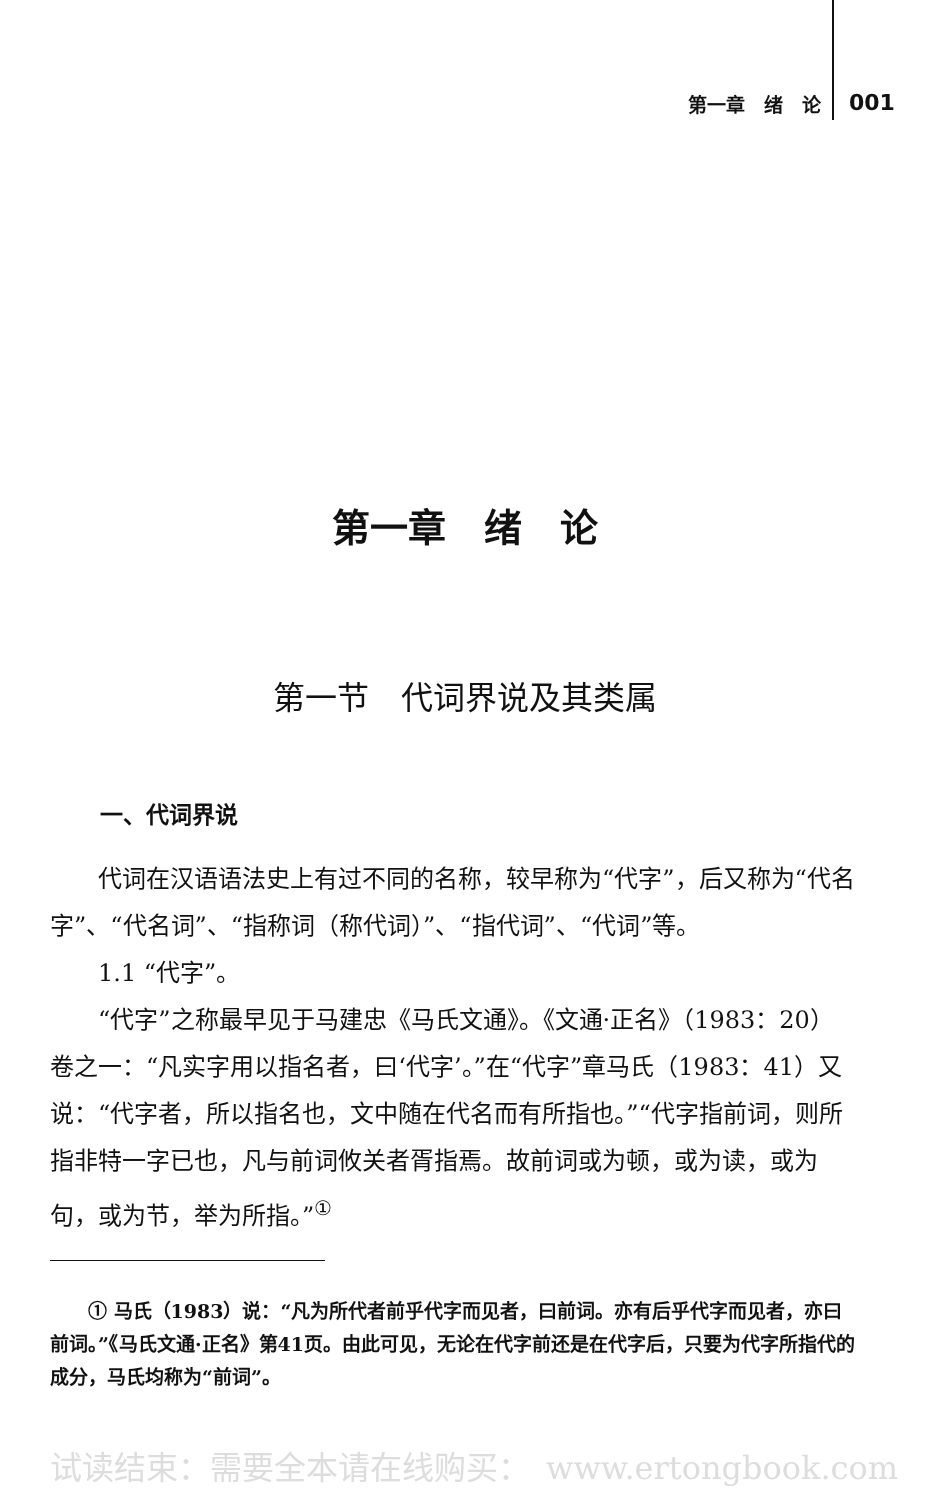第一章　绪　论 001
第一章　绪　论
第一节　代词界说及其类属
一、代词界说
代词在汉语语法史上有过不同的名称，较早称为“代字”，后又称为“代名字”、“代名词”、“指称词（称代词）”、“指代词”、“代词”等。
1.1 “代字”。
“代字”之称最早见于马建忠《马氏文通》。《文通·正名》（1983：20）卷之一：“凡实字用以指名者，曰‘代字’。”在“代字”章马氏（1983：41）又说：“代字者，所以指名也，文中随在代名而有所指也。”“代字指前词，则所指非特一字已也，凡与前词攸关者胥指焉。故前词或为顿，或为读，或为句，或为节，举为所指。”<sup>①</sup>
① 马氏（1983）说：“凡为所代者前乎代字而见者，曰前词。亦有后乎代字而见者，亦曰前词。”《马氏文通·正名》第41页。由此可见，无论在代字前还是在代字后，只要为代字所指代的成分，马氏均称为“前词”。
试读结束：需要全本请在线购买：　www.ertongbook.com